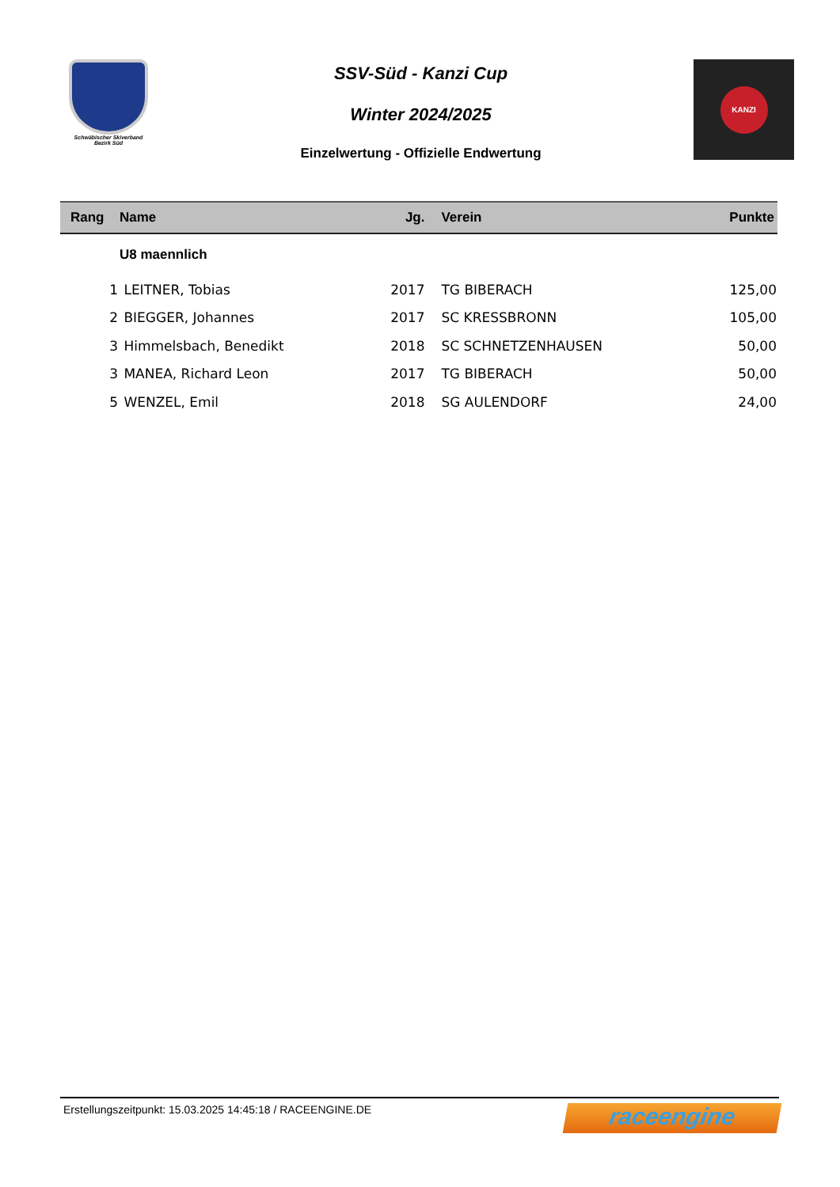Schwäbischer Skiverband
Bezirk Süd
SSV-Süd - Kanzi Cup
Winter 2024/2025
Einzelwertung - Offizielle Endwertung
KANZI
| Rang | Name | Jg. | Verein | Punkte |
| --- | --- | --- | --- | --- |
| | U8 maennlich | | | |
| 1 | LEITNER, Tobias | 2017 | TG BIBERACH | 125,00 |
| 2 | BIEGGER, Johannes | 2017 | SC KRESSBRONN | 105,00 |
| 3 | Himmelsbach, Benedikt | 2018 | SC SCHNETZENHAUSEN | 50,00 |
| 3 | MANEA, Richard Leon | 2017 | TG BIBERACH | 50,00 |
| 5 | WENZEL, Emil | 2018 | SG AULENDORF | 24,00 |
Erstellungszeitpunkt: 15.03.2025 14:45:18 / RACEENGINE.DE
raceengine